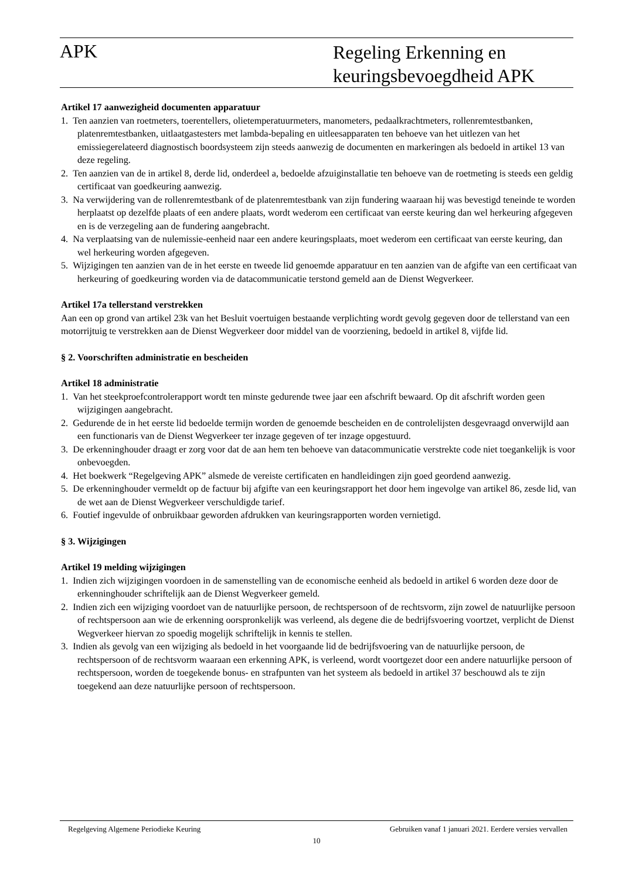APK
Regeling Erkenning en
keuringsbevoegdheid APK
Artikel 17 aanwezigheid documenten apparatuur
1. Ten aanzien van roetmeters, toerentellers, olietemperatuurmeters, manometers, pedaalkrachtmeters, rollenremtestbanken, platenremtestbanken, uitlaatgastesters met lambda-bepaling en uitleesapparaten ten behoeve van het uitlezen van het emissiegerelateerd diagnostisch boordsysteem zijn steeds aanwezig de documenten en markeringen als bedoeld in artikel 13 van deze regeling.
2. Ten aanzien van de in artikel 8, derde lid, onderdeel a, bedoelde afzuiginstallatie ten behoeve van de roetmeting is steeds een geldig certificaat van goedkeuring aanwezig.
3. Na verwijdering van de rollenremtestbank of de platenremtestbank van zijn fundering waaraan hij was bevestigd teneinde te worden herplaatst op dezelfde plaats of een andere plaats, wordt wederom een certificaat van eerste keuring dan wel herkeuring afgegeven en is de verzegeling aan de fundering aangebracht.
4. Na verplaatsing van de nulemissie-eenheid naar een andere keuringsplaats, moet wederom een certificaat van eerste keuring, dan wel herkeuring worden afgegeven.
5. Wijzigingen ten aanzien van de in het eerste en tweede lid genoemde apparatuur en ten aanzien van de afgifte van een certificaat van herkeuring of goedkeuring worden via de datacommunicatie terstond gemeld aan de Dienst Wegverkeer.
Artikel 17a tellerstand verstrekken
Aan een op grond van artikel 23k van het Besluit voertuigen bestaande verplichting wordt gevolg gegeven door de tellerstand van een motorrijtuig te verstrekken aan de Dienst Wegverkeer door middel van de voorziening, bedoeld in artikel 8, vijfde lid.
§ 2. Voorschriften administratie en bescheiden
Artikel 18 administratie
1. Van het steekproefcontrolerapport wordt ten minste gedurende twee jaar een afschrift bewaard. Op dit afschrift worden geen wijzigingen aangebracht.
2. Gedurende de in het eerste lid bedoelde termijn worden de genoemde bescheiden en de controlelijsten desgevraagd onverwijld aan een functionaris van de Dienst Wegverkeer ter inzage gegeven of ter inzage opgestuurd.
3. De erkenninghouder draagt er zorg voor dat de aan hem ten behoeve van datacommunicatie verstrekte code niet toegankelijk is voor onbevoegden.
4. Het boekwerk “Regelgeving APK” alsmede de vereiste certificaten en handleidingen zijn goed geordend aanwezig.
5. De erkenninghouder vermeldt op de factuur bij afgifte van een keuringsrapport het door hem ingevolge van artikel 86, zesde lid, van de wet aan de Dienst Wegverkeer verschuldigde tarief.
6. Foutief ingevulde of onbruikbaar geworden afdrukken van keuringsrapporten worden vernietigd.
§ 3. Wijzigingen
Artikel 19 melding wijzigingen
1. Indien zich wijzigingen voordoen in de samenstelling van de economische eenheid als bedoeld in artikel 6 worden deze door de erkenninghouder schriftelijk aan de Dienst Wegverkeer gemeld.
2. Indien zich een wijziging voordoet van de natuurlijke persoon, de rechtspersoon of de rechtsvorm, zijn zowel de natuurlijke persoon of rechtspersoon aan wie de erkenning oorspronkelijk was verleend, als degene die de bedrijfsvoering voortzet, verplicht de Dienst Wegverkeer hiervan zo spoedig mogelijk schriftelijk in kennis te stellen.
3. Indien als gevolg van een wijziging als bedoeld in het voorgaande lid de bedrijfsvoering van de natuurlijke persoon, de rechtspersoon of de rechtsvorm waaraan een erkenning APK, is verleend, wordt voortgezet door een andere natuurlijke persoon of rechtspersoon, worden de toegekende bonus- en strafpunten van het systeem als bedoeld in artikel 37 beschouwd als te zijn toegekend aan deze natuurlijke persoon of rechtspersoon.
Regelgeving Algemene Periodieke Keuring Gebruiken vanaf 1 januari 2021. Eerdere versies vervallen
10